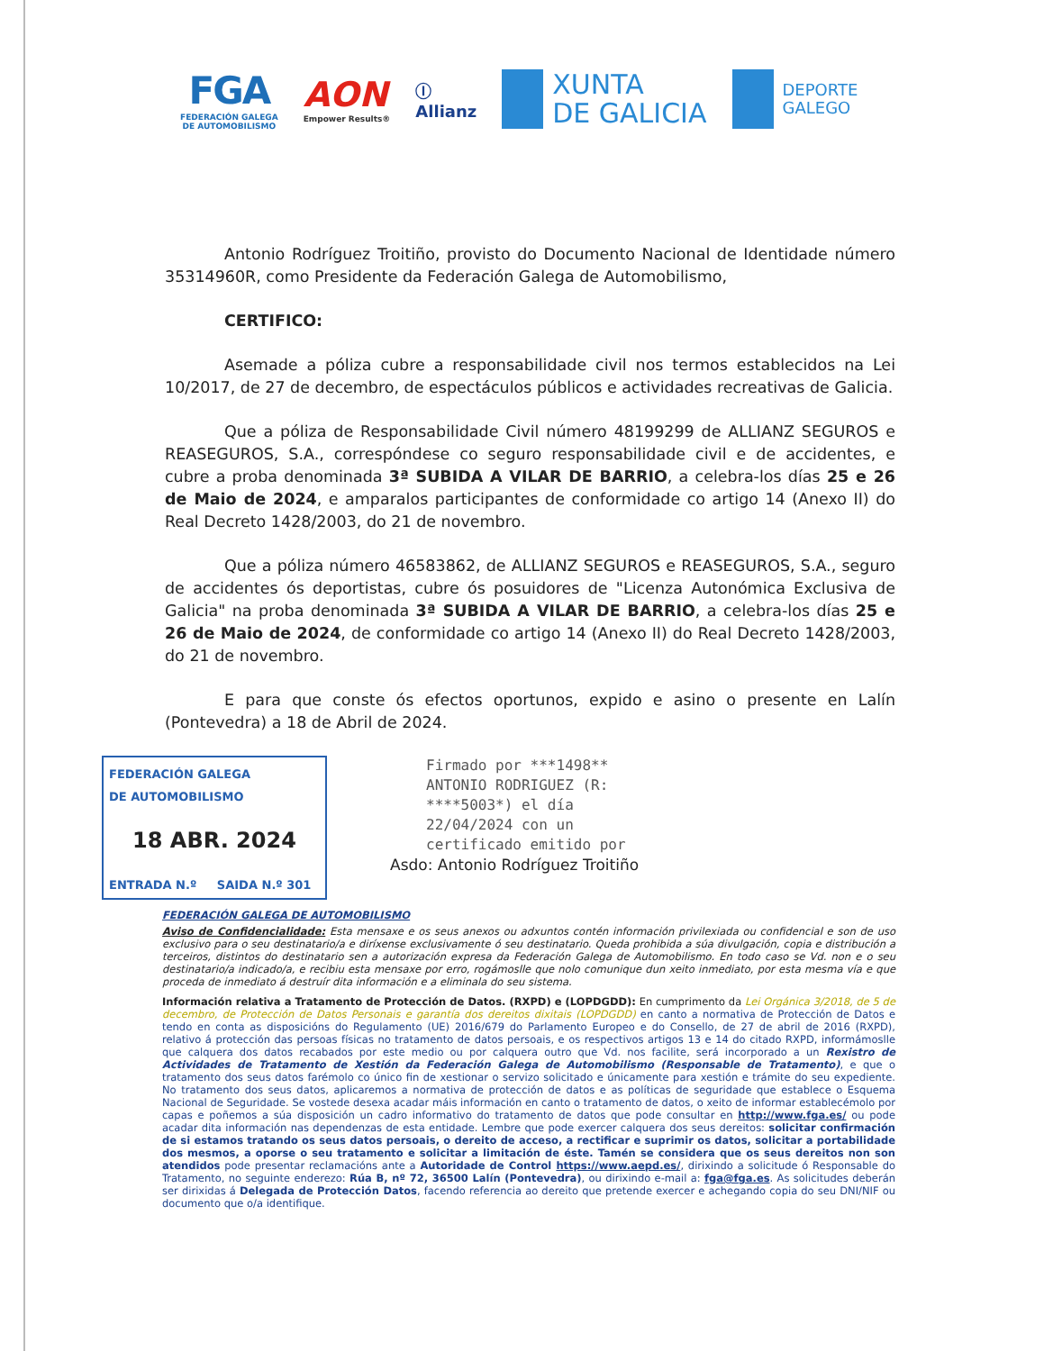FGA
FEDERACIÓN GALEGA
DE AUTOMOBILISMO
AON
Empower Results®
Ⓘ
Allianz
XUNTA
DE GALICIA
DEPORTE
GALEGO
Antonio Rodríguez Troitiño, provisto do Documento Nacional de Identidade número 35314960R, como Presidente da Federación Galega de Automobilismo,
CERTIFICO:
Asemade a póliza cubre a responsabilidade civil nos termos establecidos na Lei 10/2017, de 27 de decembro, de espectáculos públicos e actividades recreativas de Galicia.
Que a póliza de Responsabilidade Civil número 48199299 de ALLIANZ SEGUROS e REASEGUROS, S.A., correspóndese co seguro responsabilidade civil e de accidentes, e cubre a proba denominada 3ª SUBIDA A VILAR DE BARRIO, a celebra-los días 25 e 26 de Maio de 2024, e amparalos participantes de conformidade co artigo 14 (Anexo II) do Real Decreto 1428/2003, do 21 de novembro.
Que a póliza número 46583862, de ALLIANZ SEGUROS e REASEGUROS, S.A., seguro de accidentes ós deportistas, cubre ós posuidores de "Licenza Autonómica Exclusiva de Galicia" na proba denominada 3ª SUBIDA A VILAR DE BARRIO, a celebra-los días 25 e 26 de Maio de 2024, de conformidade co artigo 14 (Anexo II) do Real Decreto 1428/2003, do 21 de novembro.
E para que conste ós efectos oportunos, expido e asino o presente en Lalín (Pontevedra) a 18 de Abril de 2024.
FEDERACIÓN GALEGA
DE AUTOMOBILISMO
18 ABR. 2024
ENTRADA N.º SAIDA N.º 301
Firmado por ***1498**
ANTONIO RODRIGUEZ (R:
****5003*) el día
22/04/2024 con un
certificado emitido por
Asdo: Antonio Rodríguez Troitiño
FEDERACIÓN GALEGA DE AUTOMOBILISMO
Aviso de Confidencialidade: Esta mensaxe e os seus anexos ou adxuntos contén información privilexiada ou confidencial e son de uso exclusivo para o seu destinatario/a e diríxense exclusivamente ó seu destinatario. Queda prohibida a súa divulgación, copia e distribución a terceiros, distintos do destinatario sen a autorización expresa da Federación Galega de Automobilismo. En todo caso se Vd. non e o seu destinatario/a indicado/a, e recibiu esta mensaxe por erro, rogámoslle que nolo comunique dun xeito inmediato, por esta mesma vía e que proceda de inmediato á destruír dita información e a eliminala do seu sistema.
Información relativa a Tratamento de Protección de Datos. (RXPD) e (LOPDGDD): En cumprimento da Lei Orgánica 3/2018, de 5 de decembro, de Protección de Datos Personais e garantía dos dereitos dixitais (LOPDGDD) en canto a normativa de Protección de Datos e tendo en conta as disposicións do Regulamento (UE) 2016/679 do Parlamento Europeo e do Consello, de 27 de abril de 2016 (RXPD), relativo á protección das persoas físicas no tratamento de datos persoais, e os respectivos artigos 13 e 14 do citado RXPD, informámoslle que calquera dos datos recabados por este medio ou por calquera outro que Vd. nos facilite, será incorporado a un Rexistro de Actividades de Tratamento de Xestión da Federación Galega de Automobilismo (Responsable de Tratamento), e que o tratamento dos seus datos farémolo co único fin de xestionar o servizo solicitado e únicamente para xestión e trámite do seu expediente. No tratamento dos seus datos, aplicaremos a normativa de protección de datos e as políticas de seguridade que establece o Esquema Nacional de Seguridade. Se vostede desexa acadar máis información en canto o tratamento de datos, o xeito de informar establecémolo por capas e poñemos a súa disposición un cadro informativo do tratamento de datos que pode consultar en http://www.fga.es/ ou pode acadar dita información nas dependenzas de esta entidade. Lembre que pode exercer calquera dos seus dereitos: solicitar confirmación de si estamos tratando os seus datos persoais, o dereito de acceso, a rectificar e suprimir os datos, solicitar a portabilidade dos mesmos, a oporse o seu tratamento e solicitar a limitación de éste. Tamén se considera que os seus dereitos non son atendidos pode presentar reclamacións ante a Autoridade de Control https://www.aepd.es/, dirixindo a solicitude ó Responsable do Tratamento, no seguinte enderezo: Rúa B, nº 72, 36500 Lalín (Pontevedra), ou dirixindo e-mail a: fga@fga.es. As solicitudes deberán ser dirixidas á Delegada de Protección Datos, facendo referencia ao dereito que pretende exercer e achegando copia do seu DNI/NIF ou documento que o/a identifique.